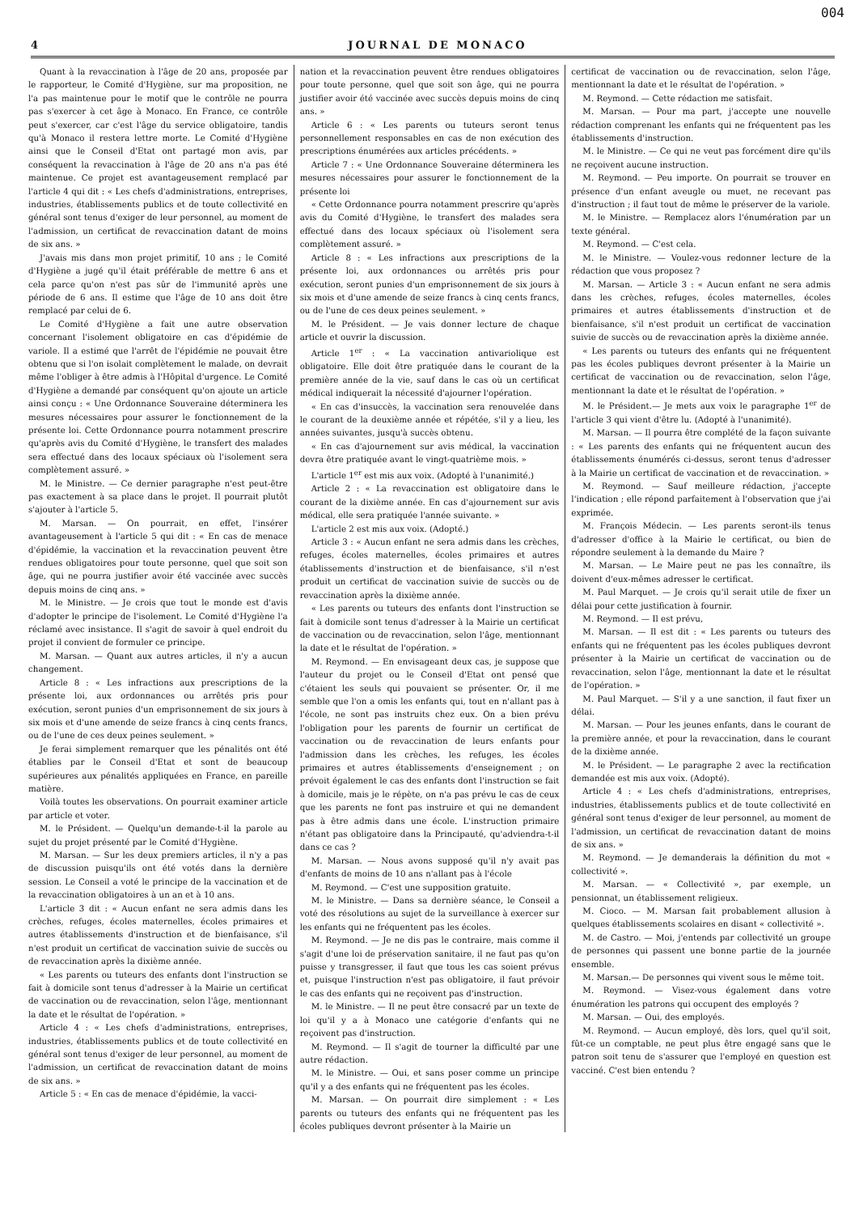004
4 JOURNAL DE MONACO
Quant à la revaccination à l'âge de 20 ans, proposée par le rapporteur, le Comité d'Hygiène, sur ma proposition, ne l'a pas maintenue pour le motif que le contrôle ne pourra pas s'exercer à cet âge à Monaco. En France, ce contrôle peut s'exercer, car c'est l'âge du service obligatoire, tandis qu'à Monaco il restera lettre morte. Le Comité d'Hygiène ainsi que le Conseil d'Etat ont partagé mon avis, par conséquent la revaccination à l'âge de 20 ans n'a pas été maintenue. Ce projet est avantageusement remplacé par l'article 4 qui dit : « Les chefs d'administrations, entreprises, industries, établissements publics et de toute collectivité en général sont tenus d'exiger de leur personnel, au moment de l'admission, un certificat de revaccination datant de moins de six ans. »
J'avais mis dans mon projet primitif, 10 ans ; le Comité d'Hygiène a jugé qu'il était préférable de mettre 6 ans et cela parce qu'on n'est pas sûr de l'immunité après une période de 6 ans. Il estime que l'âge de 10 ans doit être remplacé par celui de 6.
Le Comité d'Hygiène a fait une autre observation concernant l'isolement obligatoire en cas d'épidémie de variole. Il a estimé que l'arrêt de l'épidémie ne pouvait être obtenu que si l'on isolait complètement le malade, on devrait même l'obliger à être admis à l'Hôpital d'urgence. Le Comité d'Hygiène a demandé par conséquent qu'on ajoute un article ainsi conçu : « Une Ordonnance Souveraine déterminera les mesures nécessaires pour assurer le fonctionnement de la présente loi. Cette Ordonnance pourra notamment prescrire qu'après avis du Comité d'Hygiène, le transfert des malades sera effectué dans des locaux spéciaux où l'isolement sera complètement assuré. »
M. le Ministre. — Ce dernier paragraphe n'est peut-être pas exactement à sa place dans le projet. Il pourrait plutôt s'ajouter à l'article 5.
M. Marsan. — On pourrait, en effet, l'insérer avantageusement à l'article 5 qui dit : « En cas de menace d'épidémie, la vaccination et la revaccination peuvent être rendues obligatoires pour toute personne, quel que soit son âge, qui ne pourra justifier avoir été vaccinée avec succès depuis moins de cinq ans. »
M. le Ministre. — Je crois que tout le monde est d'avis d'adopter le principe de l'isolement. Le Comité d'Hygiène l'a réclamé avec insistance. Il s'agit de savoir à quel endroit du projet il convient de formuler ce principe.
M. Marsan. — Quant aux autres articles, il n'y a aucun changement.
Article 8 : « Les infractions aux prescriptions de la présente loi, aux ordonnances ou arrêtés pris pour exécution, seront punies d'un emprisonnement de six jours à six mois et d'une amende de seize francs à cinq cents francs, ou de l'une de ces deux peines seulement. »
Je ferai simplement remarquer que les pénalités ont été établies par le Conseil d'Etat et sont de beaucoup supérieures aux pénalités appliquées en France, en pareille matière.
Voilà toutes les observations. On pourrait examiner article par article et voter.
M. le Président. — Quelqu'un demande-t-il la parole au sujet du projet présenté par le Comité d'Hygiène.
M. Marsan. — Sur les deux premiers articles, il n'y a pas de discussion puisqu'ils ont été votés dans la dernière session. Le Conseil a voté le principe de la vaccination et de la revaccination obligatoires à un an et à 10 ans.
L'article 3 dit : « Aucun enfant ne sera admis dans les crèches, refuges, écoles maternelles, écoles primaires et autres établissements d'instruction et de bienfaisance, s'il n'est produit un certificat de vaccination suivie de succès ou de revaccination après la dixième année.
« Les parents ou tuteurs des enfants dont l'instruction se fait à domicile sont tenus d'adresser à la Mairie un certificat de vaccination ou de revaccination, selon l'âge, mentionnant la date et le résultat de l'opération. »
Article 4 : « Les chefs d'administrations, entreprises, industries, établissements publics et de toute collectivité en général sont tenus d'exiger de leur personnel, au moment de l'admission, un certificat de revaccination datant de moins de six ans. »
Article 5 : « En cas de menace d'épidémie, la vacci-
nation et la revaccination peuvent être rendues obligatoires pour toute personne, quel que soit son âge, qui ne pourra justifier avoir été vaccinée avec succès depuis moins de cinq ans. »
Article 6 : « Les parents ou tuteurs seront tenus personnellement responsables en cas de non exécution des prescriptions énumérées aux articles précédents. »
Article 7 : « Une Ordonnance Souveraine déterminera les mesures nécessaires pour assurer le fonctionnement de la présente loi
« Cette Ordonnance pourra notamment prescrire qu'après avis du Comité d'Hygiène, le transfert des malades sera effectué dans des locaux spéciaux où l'isolement sera complètement assuré. »
Article 8 : « Les infractions aux prescriptions de la présente loi, aux ordonnances ou arrêtés pris pour exécution, seront punies d'un emprisonnement de six jours à six mois et d'une amende de seize francs à cinq cents francs, ou de l'une de ces deux peines seulement. »
M. le Président. — Je vais donner lecture de chaque article et ouvrir la discussion.
Article 1<sup>er</sup> : « La vaccination antivariolique est obligatoire. Elle doit être pratiquée dans le courant de la première année de la vie, sauf dans le cas où un certificat médical indiquerait la nécessité d'ajourner l'opération.
« En cas d'insuccès, la vaccination sera renouvelée dans le courant de la deuxième année et répétée, s'il y a lieu, les années suivantes, jusqu'à succès obtenu.
« En cas d'ajournement sur avis médical, la vaccination devra être pratiquée avant le vingt-quatrième mois. »
L'article 1<sup>er</sup> est mis aux voix. (Adopté à l'unanimité.)
Article 2 : « La revaccination est obligatoire dans le courant de la dixième année. En cas d'ajournement sur avis médical, elle sera pratiquée l'année suivante. »
L'article 2 est mis aux voix. (Adopté.)
Article 3 : « Aucun enfant ne sera admis dans les crèches, refuges, écoles maternelles, écoles primaires et autres établissements d'instruction et de bienfaisance, s'il n'est produit un certificat de vaccination suivie de succès ou de revaccination après la dixième année.
« Les parents ou tuteurs des enfants dont l'instruction se fait à domicile sont tenus d'adresser à la Mairie un certificat de vaccination ou de revaccination, selon l'âge, mentionnant la date et le résultat de l'opération. »
M. Reymond. — En envisageant deux cas, je suppose que l'auteur du projet ou le Conseil d'Etat ont pensé que c'étaient les seuls qui pouvaient se présenter. Or, il me semble que l'on a omis les enfants qui, tout en n'allant pas à l'école, ne sont pas instruits chez eux. On a bien prévu l'obligation pour les parents de fournir un certificat de vaccination ou de revaccination de leurs enfants pour l'admission dans les crèches, les refuges, les écoles primaires et autres établissements d'enseignement ; on prévoit également le cas des enfants dont l'instruction se fait à domicile, mais je le répète, on n'a pas prévu le cas de ceux que les parents ne font pas instruire et qui ne demandent pas à être admis dans une école. L'instruction primaire n'étant pas obligatoire dans la Principauté, qu'adviendra-t-il dans ce cas ?
M. Marsan. — Nous avons supposé qu'il n'y avait pas d'enfants de moins de 10 ans n'allant pas à l'école
M. Reymond. — C'est une supposition gratuite.
M. le Ministre. — Dans sa dernière séance, le Conseil a voté des résolutions au sujet de la surveillance à exercer sur les enfants qui ne fréquentent pas les écoles.
M. Reymond. — Je ne dis pas le contraire, mais comme il s'agit d'une loi de préservation sanitaire, il ne faut pas qu'on puisse y transgresser, il faut que tous les cas soient prévus et, puisque l'instruction n'est pas obligatoire, il faut prévoir le cas des enfants qui ne reçoivent pas d'instruction.
M. le Ministre. — Il ne peut être consacré par un texte de loi qu'il y a à Monaco une catégorie d'enfants qui ne reçoivent pas d'instruction.
M. Reymond. — Il s'agit de tourner la difficulté par une autre rédaction.
M. le Ministre. — Oui, et sans poser comme un principe qu'il y a des enfants qui ne fréquentent pas les écoles.
M. Marsan. — On pourrait dire simplement : « Les parents ou tuteurs des enfants qui ne fréquentent pas les écoles publiques devront présenter à la Mairie un
certificat de vaccination ou de revaccination, selon l'âge, mentionnant la date et le résultat de l'opération. »
M. Reymond. — Cette rédaction me satisfait.
M. Marsan. — Pour ma part, j'accepte une nouvelle rédaction comprenant les enfants qui ne fréquentent pas les établissements d'instruction.
M. le Ministre. — Ce qui ne veut pas forcément dire qu'ils ne reçoivent aucune instruction.
M. Reymond. — Peu importe. On pourrait se trouver en présence d'un enfant aveugle ou muet, ne recevant pas d'instruction ; il faut tout de même le préserver de la variole.
M. le Ministre. — Remplacez alors l'énumération par un texte général.
M. Reymond. — C'est cela.
M. le Ministre. — Voulez-vous redonner lecture de la rédaction que vous proposez ?
M. Marsan. — Article 3 : « Aucun enfant ne sera admis dans les crèches, refuges, écoles maternelles, écoles primaires et autres établissements d'instruction et de bienfaisance, s'il n'est produit un certificat de vaccination suivie de succès ou de revaccination après la dixième année.
« Les parents ou tuteurs des enfants qui ne fréquentent pas les écoles publiques devront présenter à la Mairie un certificat de vaccination ou de revaccination, selon l'âge, mentionnant la date et le résultat de l'opération. »
M. le Président.— Je mets aux voix le paragraphe 1<sup>er</sup> de l'article 3 qui vient d'être lu. (Adopté à l'unanimité).
M. Marsan. — Il pourra être complété de la façon suivante : « Les parents des enfants qui ne fréquentent aucun des établissements énumérés ci-dessus, seront tenus d'adresser à la Mairie un certificat de vaccination et de revaccination. »
M. Reymond. — Sauf meilleure rédaction, j'accepte l'indication ; elle répond parfaitement à l'observation que j'ai exprimée.
M. François Médecin. — Les parents seront-ils tenus d'adresser d'office à la Mairie le certificat, ou bien de répondre seulement à la demande du Maire ?
M. Marsan. — Le Maire peut ne pas les connaître, ils doivent d'eux-mêmes adresser le certificat.
M. Paul Marquet. — Je crois qu'il serait utile de fixer un délai pour cette justification à fournir.
M. Reymond. — Il est prévu,
M. Marsan. — Il est dit : « Les parents ou tuteurs des enfants qui ne fréquentent pas les écoles publiques devront présenter à la Mairie un certificat de vaccination ou de revaccination, selon l'âge, mentionnant la date et le résultat de l'opération. »
M. Paul Marquet. — S'il y a une sanction, il faut fixer un délai.
M. Marsan. — Pour les jeunes enfants, dans le courant de la première année, et pour la revaccination, dans le courant de la dixième année.
M. le Président. — Le paragraphe 2 avec la rectification demandée est mis aux voix. (Adopté).
Article 4 : « Les chefs d'administrations, entreprises, industries, établissements publics et de toute collectivité en général sont tenus d'exiger de leur personnel, au moment de l'admission, un certificat de revaccination datant de moins de six ans. »
M. Reymond. — Je demanderais la définition du mot « collectivité ».
M. Marsan. — « Collectivité », par exemple, un pensionnat, un établissement religieux.
M. Cioco. — M. Marsan fait probablement allusion à quelques établissements scolaires en disant « collectivité ».
M. de Castro. — Moi, j'entends par collectivité un groupe de personnes qui passent une bonne partie de la journée ensemble.
M. Marsan.— De personnes qui vivent sous le même toit.
M. Reymond. — Visez-vous également dans votre énumération les patrons qui occupent des employés ?
M. Marsan. — Oui, des employés.
M. Reymond. — Aucun employé, dès lors, quel qu'il soit, fût-ce un comptable, ne peut plus être engagé sans que le patron soit tenu de s'assurer que l'employé en question est vacciné. C'est bien entendu ?